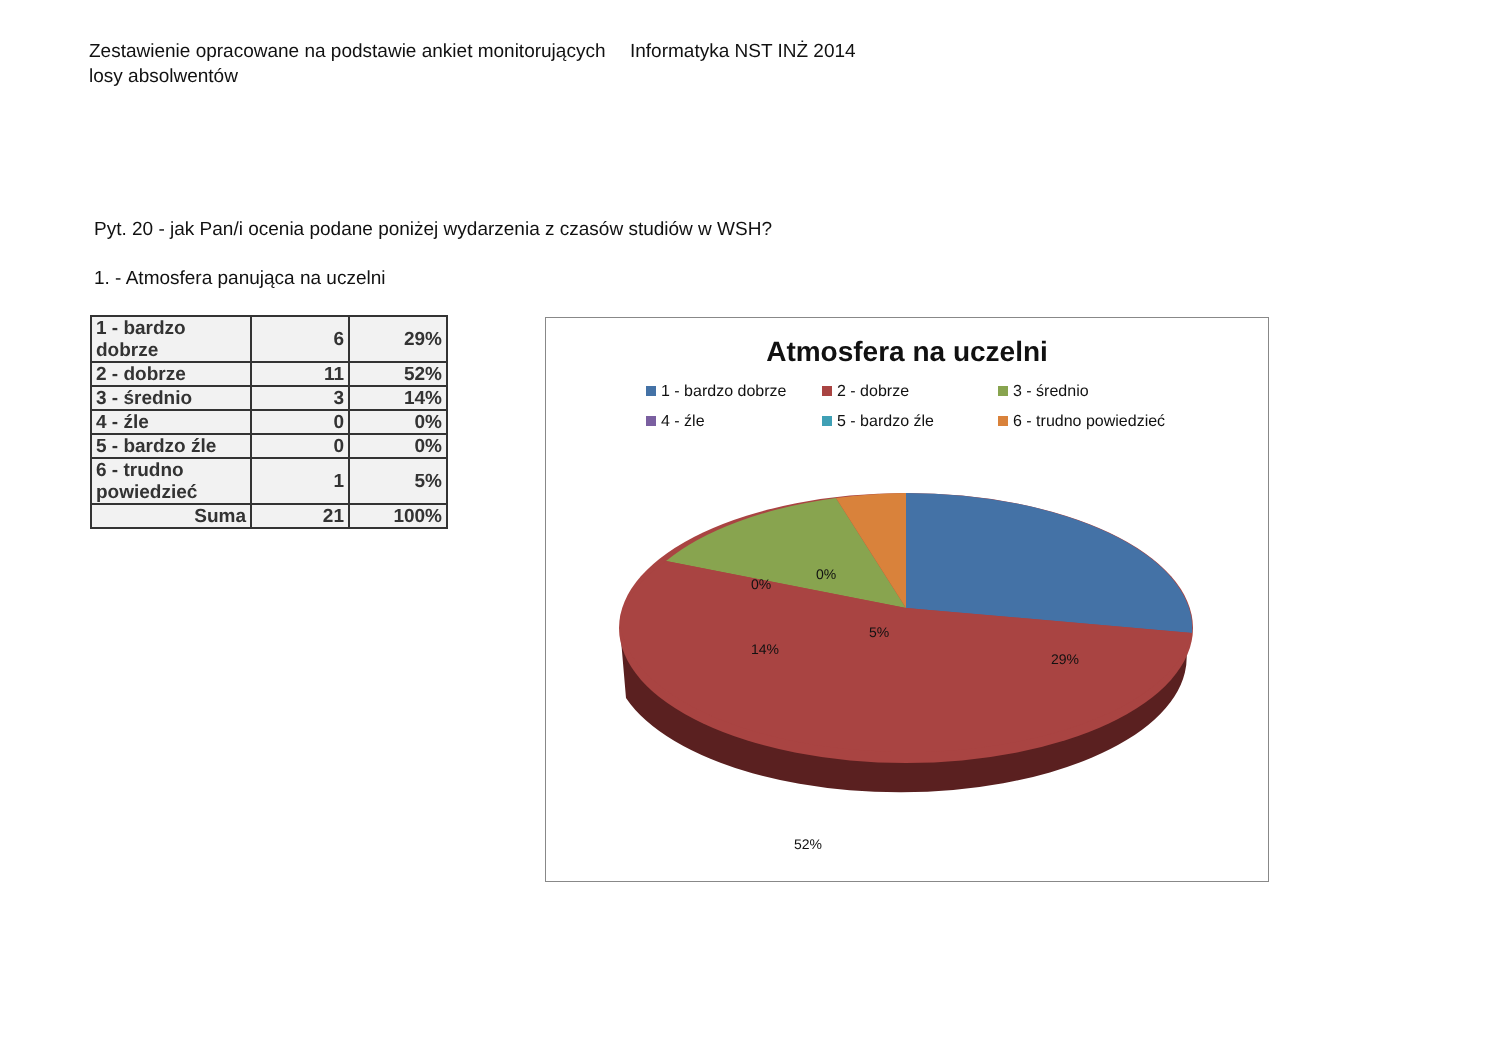Zestawienie opracowane na podstawie ankiet monitorujących losy absolwentów
Informatyka NST INŻ 2014
Pyt. 20 - jak Pan/i ocenia podane poniżej wydarzenia z czasów studiów w WSH?
1. - Atmosfera panująca na uczelni
| 1 - bardzo dobrze | 6 | 29% |
| 2 - dobrze | 11 | 52% |
| 3 - średnio | 3 | 14% |
| 4 - źle | 0 | 0% |
| 5 - bardzo źle | 0 | 0% |
| 6 - trudno powiedzieć | 1 | 5% |
| Suma | 21 | 100% |
Atmosfera na uczelni
1 - bardzo dobrze 2 - dobrze 3 - średnio 4 - źle 5 - bardzo źle 6 - trudno powiedzieć
0%
0%
5%
14%
29%
52%